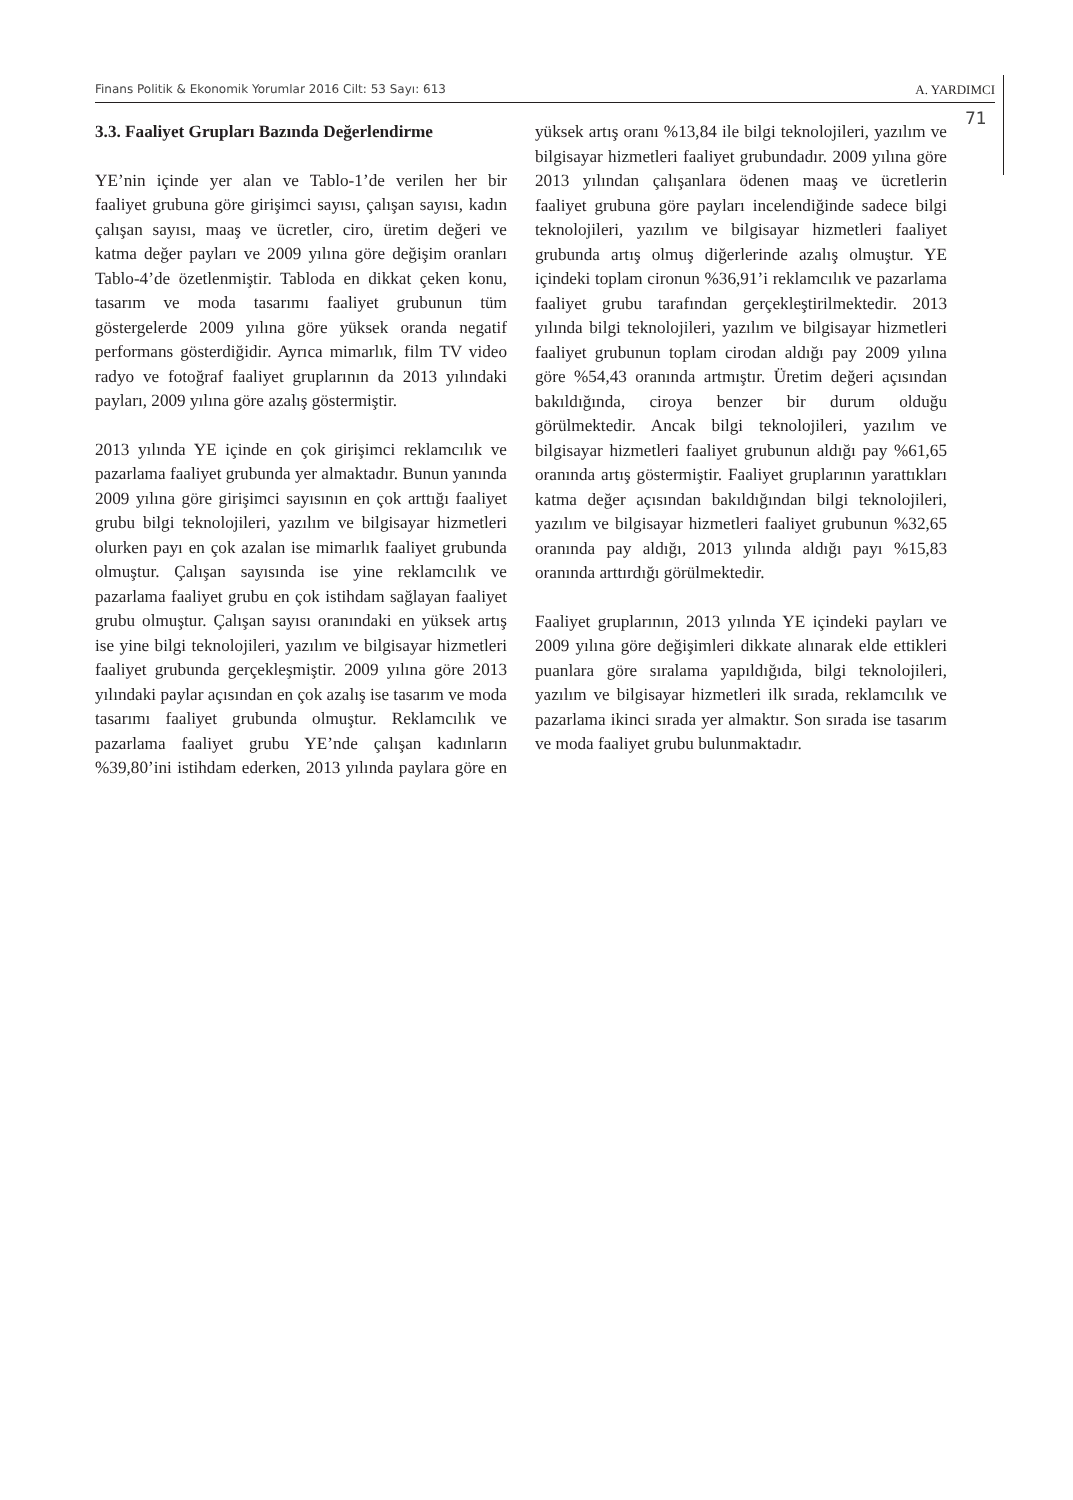Finans Politik & Ekonomik Yorumlar 2016 Cilt: 53 Sayı: 613 A. YARDIMCI
71
3.3. Faaliyet Grupları Bazında Değerlendirme
YE’nin içinde yer alan ve Tablo-1’de verilen her bir faaliyet grubuna göre girişimci sayısı, çalışan sayısı, kadın çalışan sayısı, maaş ve ücretler, ciro, üretim değeri ve katma değer payları ve 2009 yılına göre değişim oranları Tablo-4’de özetlenmiştir. Tabloda en dikkat çeken konu, tasarım ve moda tasarımı faaliyet grubunun tüm göstergelerde 2009 yılına göre yüksek oranda negatif performans gösterdiğidir. Ayrıca mimarlık, film TV video radyo ve fotoğraf faaliyet gruplarının da 2013 yılındaki payları, 2009 yılına göre azalış göstermiştir.
2013 yılında YE içinde en çok girişimci reklamcılık ve pazarlama faaliyet grubunda yer almaktadır. Bunun yanında 2009 yılına göre girişimci sayısının en çok arttığı faaliyet grubu bilgi teknolojileri, yazılım ve bilgisayar hizmetleri olurken payı en çok azalan ise mimarlık faaliyet grubunda olmuştur. Çalışan sayısında ise yine reklamcılık ve pazarlama faaliyet grubu en çok istihdam sağlayan faaliyet grubu olmuştur. Çalışan sayısı oranındaki en yüksek artış ise yine bilgi teknolojileri, yazılım ve bilgisayar hizmetleri faaliyet grubunda gerçekleşmiştir. 2009 yılına göre 2013 yılındaki paylar açısından en çok azalış ise tasarım ve moda tasarımı faaliyet grubunda olmuştur. Reklamcılık ve pazarlama faaliyet grubu YE’nde çalışan kadınların %39,80’ini istihdam ederken, 2013 yılında paylara göre en yüksek artış oranı %13,84 ile bilgi teknolojileri, yazılım ve bilgisayar hizmetleri faaliyet grubundadır. 2009 yılına göre 2013 yılından çalışanlara ödenen maaş ve ücretlerin faaliyet grubuna göre payları incelendiğinde sadece bilgi teknolojileri, yazılım ve bilgisayar hizmetleri faaliyet grubunda artış olmuş diğerlerinde azalış olmuştur. YE içindeki toplam cironun %36,91’i reklamcılık ve pazarlama faaliyet grubu tarafından gerçekleştirilmektedir. 2013 yılında bilgi teknolojileri, yazılım ve bilgisayar hizmetleri faaliyet grubunun toplam cirodan aldığı pay 2009 yılına göre %54,43 oranında artmıştır. Üretim değeri açısından bakıldığında, ciroya benzer bir durum olduğu görülmektedir. Ancak bilgi teknolojileri, yazılım ve bilgisayar hizmetleri faaliyet grubunun aldığı pay %61,65 oranında artış göstermiştir. Faaliyet gruplarının yarattıkları katma değer açısından bakıldığından bilgi teknolojileri, yazılım ve bilgisayar hizmetleri faaliyet grubunun %32,65 oranında pay aldığı, 2013 yılında aldığı payı %15,83 oranında arttırdığı görülmektedir.
Faaliyet gruplarının, 2013 yılında YE içindeki payları ve 2009 yılına göre değişimleri dikkate alınarak elde ettikleri puanlara göre sıralama yapıldığıda, bilgi teknolojileri, yazılım ve bilgisayar hizmetleri ilk sırada, reklamcılık ve pazarlama ikinci sırada yer almaktır. Son sırada ise tasarım ve moda faaliyet grubu bulunmaktadır.